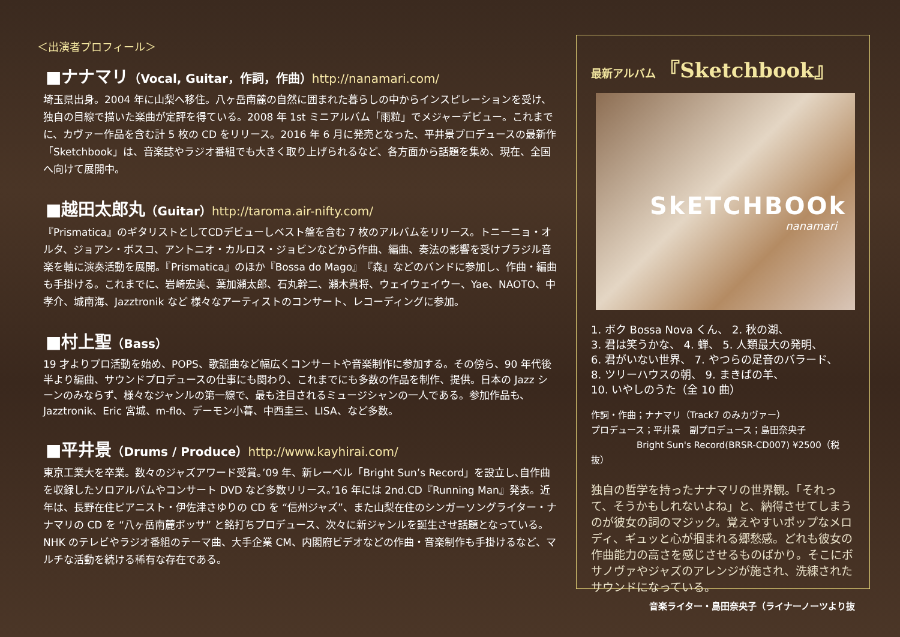＜出演者プロフィール＞
■ナナマリ（Vocal, Guitar，作詞，作曲）http://nanamari.com/
埼玉県出身。2004 年に山梨へ移住。八ヶ岳南麓の自然に囲まれた暮らしの中からインスピレーションを受け、独自の目線で描いた楽曲が定評を得ている。2008 年 1st ミニアルバム「雨粒」でメジャーデビュー。これまでに、カヴァー作品を含む計 5 枚の CD をリリース。2016 年 6 月に発売となった、平井景プロデュースの最新作「Sketchbook」は、音楽誌やラジオ番組でも大きく取り上げられるなど、各方面から話題を集め、現在、全国へ向けて展開中。
■越田太郎丸（Guitar）http://taroma.air-nifty.com/
『Prismatica』のギタリストとしてCDデビューしベスト盤を含む 7 枚のアルバムをリリース。トニーニョ・オルタ、ジョアン・ボスコ、アントニオ・カルロス・ジョビンなどから作曲、編曲、奏法の影響を受けブラジル音楽を軸に演奏活動を展開。『Prismatica』のほか『Bossa do Mago』『森』などのバンドに参加し、作曲・編曲も手掛ける。これまでに、岩崎宏美、葉加瀬太郎、石丸幹二、瀬木貴将、ウェイウェイウー、Yae、NAOTO、中孝介、城南海、Jazztronik など 様々なアーティストのコンサート、レコーディングに参加。
■村上聖（Bass）
19 才よりプロ活動を始め、POPS、歌謡曲など幅広くコンサートや音楽制作に参加する。その傍ら、90 年代後半より編曲、サウンドプロデュースの仕事にも関わり、これまでにも多数の作品を制作、提供。日本の Jazz シーンのみならず、様々なジャンルの第一線で、最も注目されるミュージシャンの一人である。参加作品も、Jazztronik、Eric 宮城、m-flo、デーモン小暮、中西圭三、LISA、など多数。
■平井景（Drums / Produce）http://www.kayhirai.com/
東京工業大を卒業。数々のジャズアワード受賞。’09 年、新レーベル「Bright Sun’s Record」を設立し､自作曲を収録したソロアルバムやコンサート DVD など多数リリース｡’16 年には 2nd.CD『Running Man』発表。近年は、長野在住ピアニスト・伊佐津さゆりの CD を “信州ジャズ”、また山梨在住のシンガーソングライター・ナナマリの CD を “八ヶ岳南麓ボッサ” と銘打ちプロデュース、次々に新ジャンルを誕生させ話題となっている。NHK のテレビやラジオ番組のテーマ曲、大手企業 CM、内閣府ビデオなどの作曲・音楽制作も手掛けるなど、マルチな活動を続ける稀有な存在である。
最新アルバム 『Sketchbook』
SkETCHBOOk
nanamari
1. ボク Bossa Nova くん、 2. 秋の湖、
3. 君は笑うかな、 4. 蝉、 5. 人類最大の発明、
6. 君がいない世界、 7. やつらの足音のバラード、
8. ツリーハウスの朝、 9. まきばの羊、
10. いやしのうた（全 10 曲）
作詞・作曲；ナナマリ（Track7 のみカヴァー）
プロデュース；平井景　副プロデュース；島田奈央子
Bright Sun's Record(BRSR-CD007) ¥2500（税抜）
独自の哲学を持ったナナマリの世界観。「それって、そうかもしれないよね」と、納得させてしまうのが彼女の詞のマジック。覚えやすいポップなメロディ、ギュッと心が掴まれる郷愁感。どれも彼女の作曲能力の高さを感じさせるものばかり。そこにボサノヴァやジャズのアレンジが施され、洗練されたサウンドになっている。
音楽ライター・島田奈央子（ライナーノーツより抜